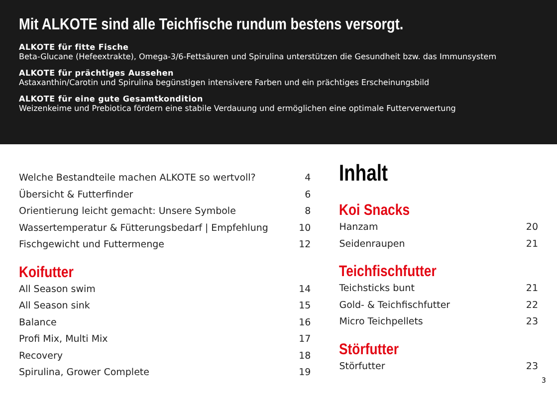Mit ALKOTE sind alle Teichfische rundum bestens versorgt.
ALKOTE für fitte Fische
Beta-Glucane (Hefeextrakte), Omega-3/6-Fettsäuren und Spirulina unterstützen die Gesundheit bzw. das Immunsystem
ALKOTE für prächtiges Aussehen
Astaxanthin/Carotin und Spirulina begünstigen intensivere Farben und ein prächtiges Erscheinungsbild
ALKOTE für eine gute Gesamtkondition
Weizenkeime und Prebiotica fördern eine stabile Verdauung und ermöglichen eine optimale Futterverwertung
Welche Bestandteile machen ALKOTE so wertvoll? 4
Übersicht & Futterfinder 6
Orientierung leicht gemacht: Unsere Symbole 8
Wassertemperatur & Fütterungsbedarf | Empfehlung 10
Fischgewicht und Futtermenge 12
Koifutter
All Season swim 14
All Season sink 15
Balance 16
Profi Mix, Multi Mix 17
Recovery 18
Spirulina, Grower Complete 19
Inhalt
Koi Snacks
Hanzam 20
Seidenraupen 21
Teichfischfutter
Teichsticks bunt 21
Gold- & Teichfischfutter 22
Micro Teichpellets 23
Störfutter
Störfutter 23
3